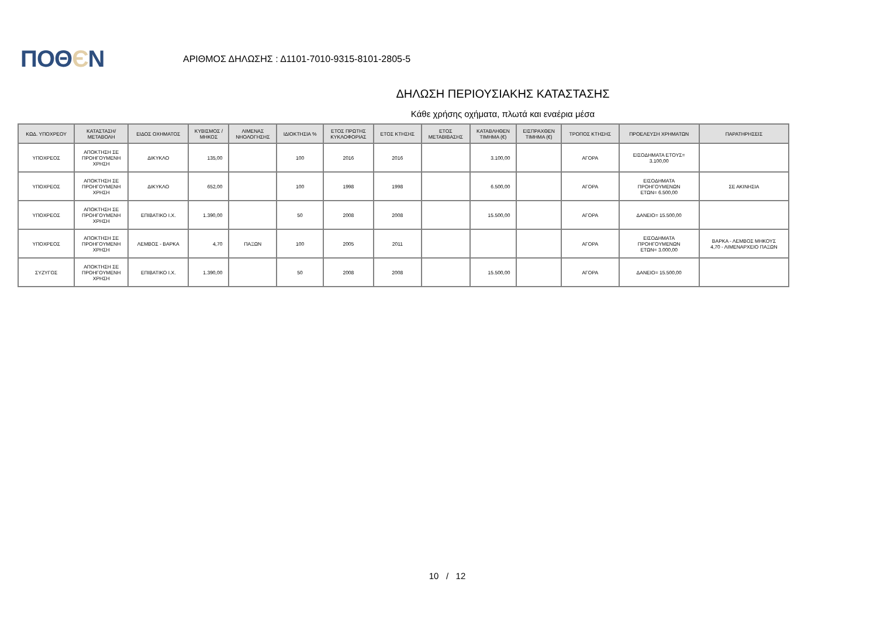ΠΟΘЄΝ
ΑΡΙΘΜΟΣ ΔΗΛΩΣΗΣ : Δ1101-7010-9315-8101-2805-5
ΔΗΛΩΣΗ ΠΕΡΙΟΥΣΙΑΚΗΣ ΚΑΤΑΣΤΑΣΗΣ
Κάθε χρήσης οχήματα, πλωτά και εναέρια μέσα
| ΚΩΔ. ΥΠΟΧΡΕΟΥ | ΚΑΤΑΣΤΑΣΗ/ ΜΕΤΑΒΟΛΗ | ΕΙΔΟΣ ΟΧΗΜΑΤΟΣ | ΚΥΒΙΣΜΟΣ / ΜΗΚΟΣ | ΛΙΜΕΝΑΣ ΝΗΟΛΟΓΗΣΗΣ | ΙΔΙΟΚΤΗΣΙΑ % | ΕΤΟΣ ΠΡΩΤΗΣ ΚΥΚΛΟΦΟΡΙΑΣ | ΕΤΟΣ ΚΤΗΣΗΣ | ΕΤΟΣ ΜΕΤΑΒΙΒΑΣΗΣ | ΚΑΤΑΒΛΗΘΕΝ ΤΙΜΗΜΑ (€) | ΕΙΣΠΡΑΧΘΕΝ ΤΙΜΗΜΑ (€) | ΤΡΟΠΟΣ ΚΤΗΣΗΣ | ΠΡΟΕΛΕΥΣΗ ΧΡΗΜΑΤΩΝ | ΠΑΡΑΤΗΡΗΣΕΙΣ |
| --- | --- | --- | --- | --- | --- | --- | --- | --- | --- | --- | --- | --- | --- |
| ΥΠΟΧΡΕΟΣ | ΑΠΟΚΤΗΣΗ ΣΕ ΠΡΟΗΓΟΥΜΕΝΗ ΧΡΗΣΗ | ΔΙΚΥΚΛΟ | 135,00 | | 100 | 2016 | 2016 | | 3.100,00 | | ΑΓΟΡΑ | ΕΙΣΟΔΗΜΑΤΑ ΕΤΟΥΣ= 3.100,00 | |
| ΥΠΟΧΡΕΟΣ | ΑΠΟΚΤΗΣΗ ΣΕ ΠΡΟΗΓΟΥΜΕΝΗ ΧΡΗΣΗ | ΔΙΚΥΚΛΟ | 652,00 | | 100 | 1998 | 1998 | | 6.500,00 | | ΑΓΟΡΑ | ΕΙΣΟΔΗΜΑΤΑ ΠΡΟΗΓΟΥΜΕΝΩΝ ΕΤΩΝ= 6.500,00 | ΣΕ ΑΚΙΝΗΣΙΑ |
| ΥΠΟΧΡΕΟΣ | ΑΠΟΚΤΗΣΗ ΣΕ ΠΡΟΗΓΟΥΜΕΝΗ ΧΡΗΣΗ | ΕΠΙΒΑΤΙΚΟ Ι.Χ. | 1.390,00 | | 50 | 2008 | 2008 | | 15.500,00 | | ΑΓΟΡΑ | ΔΑΝΕΙΟ= 15.500,00 | |
| ΥΠΟΧΡΕΟΣ | ΑΠΟΚΤΗΣΗ ΣΕ ΠΡΟΗΓΟΥΜΕΝΗ ΧΡΗΣΗ | ΛΕΜΒΟΣ - ΒΑΡΚΑ | 4,70 | ΠΑΞΩΝ | 100 | 2005 | 2011 | | | | ΑΓΟΡΑ | ΕΙΣΟΔΗΜΑΤΑ ΠΡΟΗΓΟΥΜΕΝΩΝ ΕΤΩΝ= 3.000,00 | ΒΑΡΚΑ - ΛΕΜΒΟΣ ΜΗΚΟΥΣ 4,70 - ΛΙΜΕΝΑΡΧΕΙΟ ΠΑΞΩΝ |
| ΣΥΖΥΓΟΣ | ΑΠΟΚΤΗΣΗ ΣΕ ΠΡΟΗΓΟΥΜΕΝΗ ΧΡΗΣΗ | ΕΠΙΒΑΤΙΚΟ Ι.Χ. | 1.390,00 | | 50 | 2008 | 2008 | | 15.500,00 | | ΑΓΟΡΑ | ΔΑΝΕΙΟ= 15.500,00 | |
10 / 12